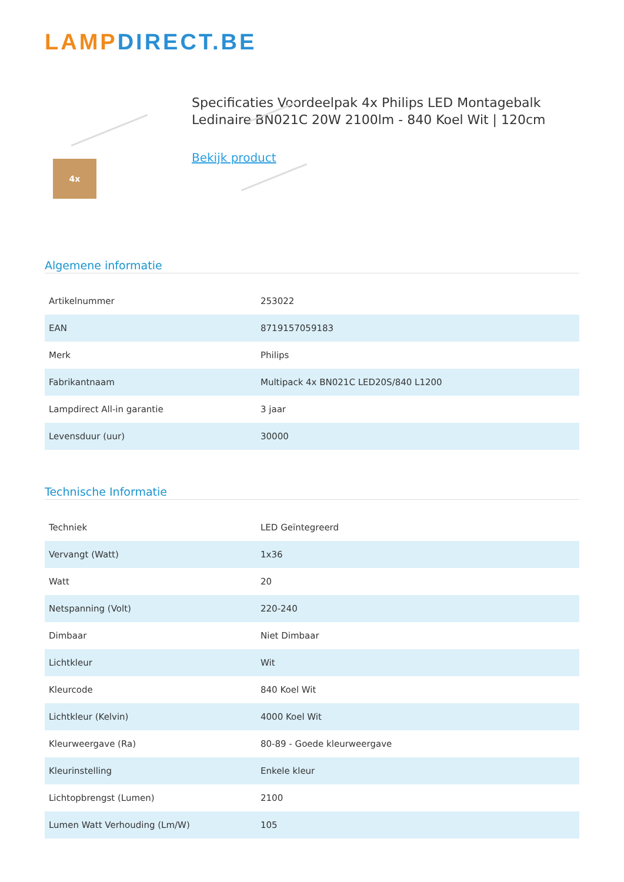LAMP DIRECT.BE
4x
Specificaties Voordeelpak 4x Philips LED Montagebalk Ledinaire BN021C 20W 2100lm - 840 Koel Wit | 120cm
Bekijk product
Algemene informatie
| Artikelnummer | 253022 |
| EAN | 8719157059183 |
| Merk | Philips |
| Fabrikantnaam | Multipack 4x BN021C LED20S/840 L1200 |
| Lampdirect All-in garantie | 3 jaar |
| Levensduur (uur) | 30000 |
Technische Informatie
| Techniek | LED Geïntegreerd |
| Vervangt (Watt) | 1x36 |
| Watt | 20 |
| Netspanning (Volt) | 220-240 |
| Dimbaar | Niet Dimbaar |
| Lichtkleur | Wit |
| Kleurcode | 840 Koel Wit |
| Lichtkleur (Kelvin) | 4000 Koel Wit |
| Kleurweergave (Ra) | 80-89 - Goede kleurweergave |
| Kleurinstelling | Enkele kleur |
| Lichtopbrengst (Lumen) | 2100 |
| Lumen Watt Verhouding (Lm/W) | 105 |